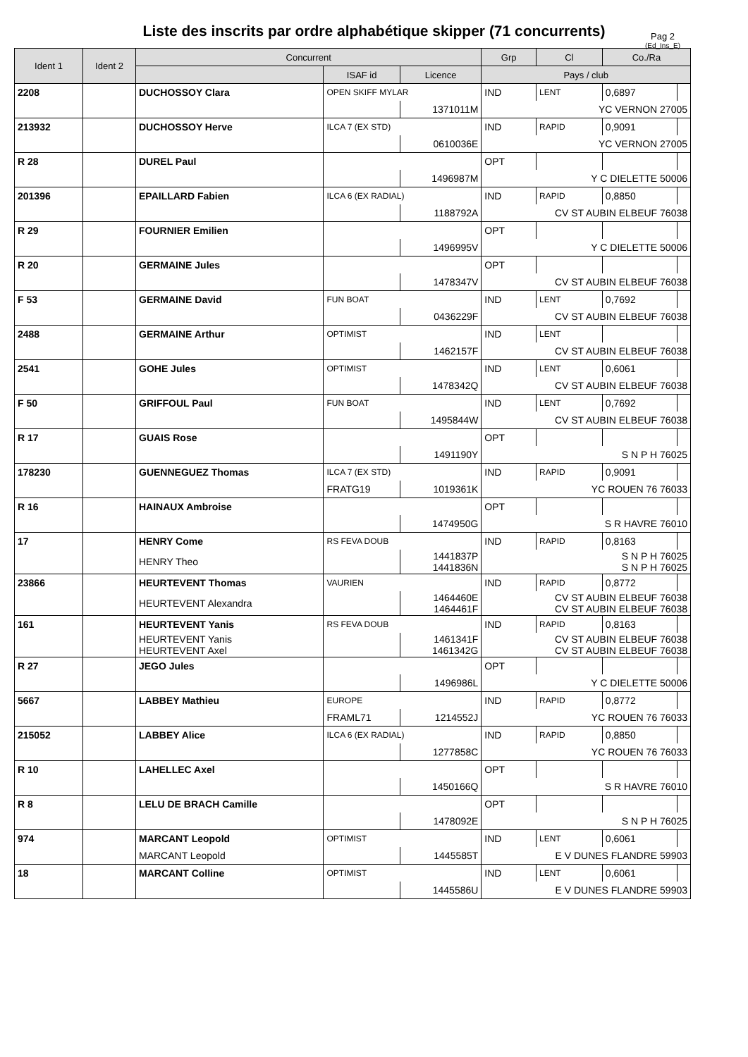Liste des inscrits par ordre alphabétique skipper (71 concurrents)
Pag 2
(Ed_Ins_E)
| Ident 1 | Ident 2 | Concurrent | | | Grp | Cl | Co./Ra | |
| --- | --- | --- | --- | --- | --- | --- | --- | --- |
| | | | ISAF id | Licence | Pays / club | | | |
| 2208 | | DUCHOSSOY Clara | OPEN SKIFF MYLAR | | IND | LENT | 0,6897 | |
| | | | | 1371011M | YC VERNON 27005 | | | |
| 213932 | | DUCHOSSOY Herve | ILCA 7 (EX STD) | | IND | RAPID | 0,9091 | |
| | | | | 0610036E | YC VERNON 27005 | | | |
| R 28 | | DUREL Paul | | | OPT | | | |
| | | | | 1496987M | Y C DIELETTE 50006 | | | |
| 201396 | | EPAILLARD Fabien | ILCA 6 (EX RADIAL) | | IND | RAPID | 0,8850 | |
| | | | | 1188792A | CV ST AUBIN ELBEUF 76038 | | | |
| R 29 | | FOURNIER Emilien | | | OPT | | | |
| | | | | 1496995V | Y C DIELETTE 50006 | | | |
| R 20 | | GERMAINE Jules | | | OPT | | | |
| | | | | 1478347V | CV ST AUBIN ELBEUF 76038 | | | |
| F 53 | | GERMAINE David | FUN BOAT | | IND | LENT | 0,7692 | |
| | | | | 0436229F | CV ST AUBIN ELBEUF 76038 | | | |
| 2488 | | GERMAINE Arthur | OPTIMIST | | IND | LENT | | |
| | | | | 1462157F | CV ST AUBIN ELBEUF 76038 | | | |
| 2541 | | GOHE Jules | OPTIMIST | | IND | LENT | 0,6061 | |
| | | | | 1478342Q | CV ST AUBIN ELBEUF 76038 | | | |
| F 50 | | GRIFFOUL Paul | FUN BOAT | | IND | LENT | 0,7692 | |
| | | | | 1495844W | CV ST AUBIN ELBEUF 76038 | | | |
| R 17 | | GUAIS Rose | | | OPT | | | |
| | | | | 1491190Y | S N P H 76025 | | | |
| 178230 | | GUENNEGUEZ Thomas | ILCA 7 (EX STD) | | IND | RAPID | 0,9091 | |
| | | | FRATG19 | 1019361K | YC ROUEN 76 76033 | | | |
| R 16 | | HAINAUX Ambroise | | | OPT | | | |
| | | | | 1474950G | S R HAVRE 76010 | | | |
| 17 | | HENRY Come | RS FEVA DOUB | | IND | RAPID | 0,8163 | |
| | | HENRY Theo | | 1441837P 1441836N | S N P H 76025 S N P H 76025 | | | |
| 23866 | | HEURTEVENT Thomas | VAURIEN | | IND | RAPID | 0,8772 | |
| | | HEURTEVENT Alexandra | | 1464460E 1464461F | CV ST AUBIN ELBEUF 76038 CV ST AUBIN ELBEUF 76038 | | | |
| 161 | | HEURTEVENT Yanis | RS FEVA DOUB | | IND | RAPID | 0,8163 | |
| | | HEURTEVENT Yanis HEURTEVENT Axel | | 1461341F 1461342G | CV ST AUBIN ELBEUF 76038 CV ST AUBIN ELBEUF 76038 | | | |
| R 27 | | JEGO Jules | | | OPT | | | |
| | | | | 1496986L | Y C DIELETTE 50006 | | | |
| 5667 | | LABBEY Mathieu | EUROPE | | IND | RAPID | 0,8772 | |
| | | | FRAML71 | 1214552J | YC ROUEN 76 76033 | | | |
| 215052 | | LABBEY Alice | ILCA 6 (EX RADIAL) | | IND | RAPID | 0,8850 | |
| | | | | 1277858C | YC ROUEN 76 76033 | | | |
| R 10 | | LAHELLEC Axel | | | OPT | | | |
| | | | | 1450166Q | S R HAVRE 76010 | | | |
| R 8 | | LELU DE BRACH Camille | | | OPT | | | |
| | | | | 1478092E | S N P H 76025 | | | |
| 974 | | MARCANT Leopold | OPTIMIST | | IND | LENT | 0,6061 | |
| | | MARCANT Leopold | | 1445585T | E V DUNES FLANDRE 59903 | | | |
| 18 | | MARCANT Colline | OPTIMIST | | IND | LENT | 0,6061 | |
| | | | | 1445586U | E V DUNES FLANDRE 59903 | | | |